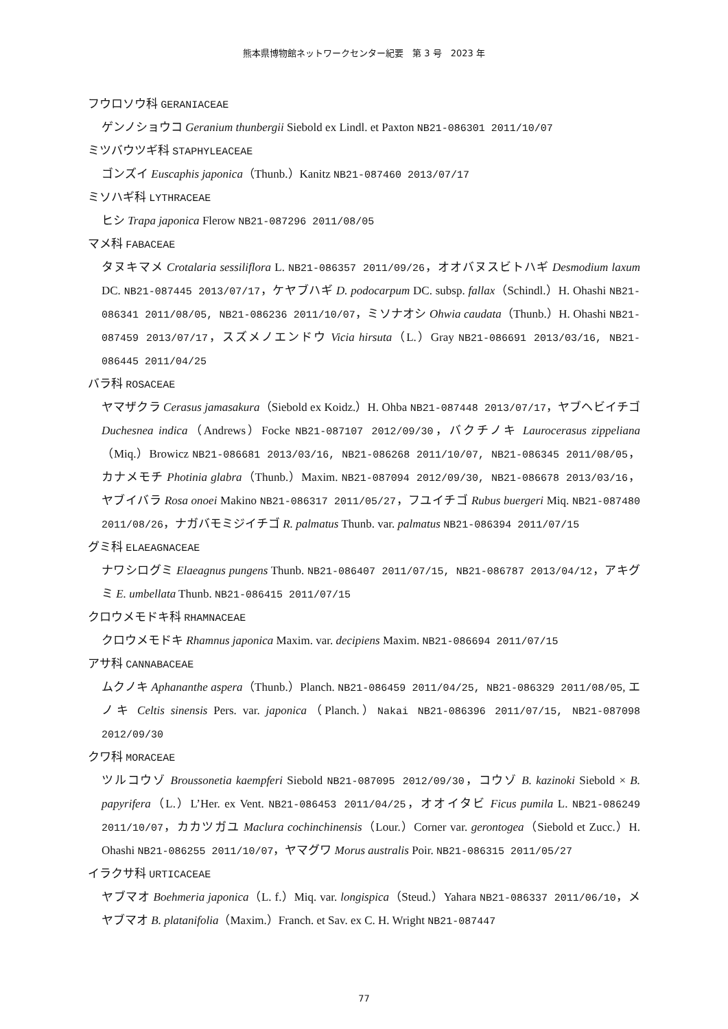熊本県博物館ネットワークセンター紀要　第 3 号　2023 年
フウロソウ科 GERANIACEAE
ゲンノショウコ Geranium thunbergii Siebold ex Lindl. et Paxton NB21-086301 2011/10/07
ミツバウツギ科 STAPHYLEACEAE
ゴンズイ Euscaphis japonica（Thunb.）Kanitz NB21-087460 2013/07/17
ミソハギ科 LYTHRACEAE
ヒシ Trapa japonica Flerow NB21-087296 2011/08/05
マメ科 FABACEAE
タヌキマメ Crotalaria sessiliflora L. NB21-086357 2011/09/26，オオバヌスビトハギ Desmodium laxum DC. NB21-087445 2013/07/17，ケヤブハギ D. podocarpum DC. subsp. fallax（Schindl.）H. Ohashi NB21-086341 2011/08/05, NB21-086236 2011/10/07，ミソナオシ Ohwia caudata（Thunb.）H. Ohashi NB21-087459 2013/07/17，スズメノエンドウ Vicia hirsuta（L.）Gray NB21-086691 2013/03/16, NB21-086445 2011/04/25
バラ科 ROSACEAE
ヤマザクラ Cerasus jamasakura（Siebold ex Koidz.）H. Ohba NB21-087448 2013/07/17，ヤブヘビイチゴ Duchesnea indica（Andrews）Focke NB21-087107 2012/09/30，バクチノキ Laurocerasus zippeliana（Miq.）Browicz NB21-086681 2013/03/16, NB21-086268 2011/10/07, NB21-086345 2011/08/05，カナメモチ Photinia glabra（Thunb.）Maxim. NB21-087094 2012/09/30, NB21-086678 2013/03/16，ヤブイバラ Rosa onoei Makino NB21-086317 2011/05/27，フユイチゴ Rubus buergeri Miq. NB21-087480 2011/08/26，ナガバモミジイチゴ R. palmatus Thunb. var. palmatus NB21-086394 2011/07/15
グミ科 ELAEAGNACEAE
ナワシログミ Elaeagnus pungens Thunb. NB21-086407 2011/07/15, NB21-086787 2013/04/12，アキグミ E. umbellata Thunb. NB21-086415 2011/07/15
クロウメモドキ科 RHAMNACEAE
クロウメモドキ Rhamnus japonica Maxim. var. decipiens Maxim. NB21-086694 2011/07/15
アサ科 CANNABACEAE
ムクノキ Aphananthe aspera（Thunb.）Planch. NB21-086459 2011/04/25, NB21-086329 2011/08/05, エノキ Celtis sinensis Pers. var. japonica（Planch.）Nakai NB21-086396 2011/07/15, NB21-087098 2012/09/30
クワ科 MORACEAE
ツルコウゾ Broussonetia kaempferi Siebold NB21-087095 2012/09/30，コウゾ B. kazinoki Siebold × B. papyrifera（L.）L’Her. ex Vent. NB21-086453 2011/04/25，オオイタビ Ficus pumila L. NB21-086249 2011/10/07，カカツガユ Maclura cochinchinensis（Lour.）Corner var. gerontogea（Siebold et Zucc.）H. Ohashi NB21-086255 2011/10/07，ヤマグワ Morus australis Poir. NB21-086315 2011/05/27
イラクサ科 URTICACEAE
ヤブマオ Boehmeria japonica（L. f.）Miq. var. longispica（Steud.）Yahara NB21-086337 2011/06/10，メヤブマオ B. platanifolia（Maxim.）Franch. et Sav. ex C. H. Wright NB21-087447
77